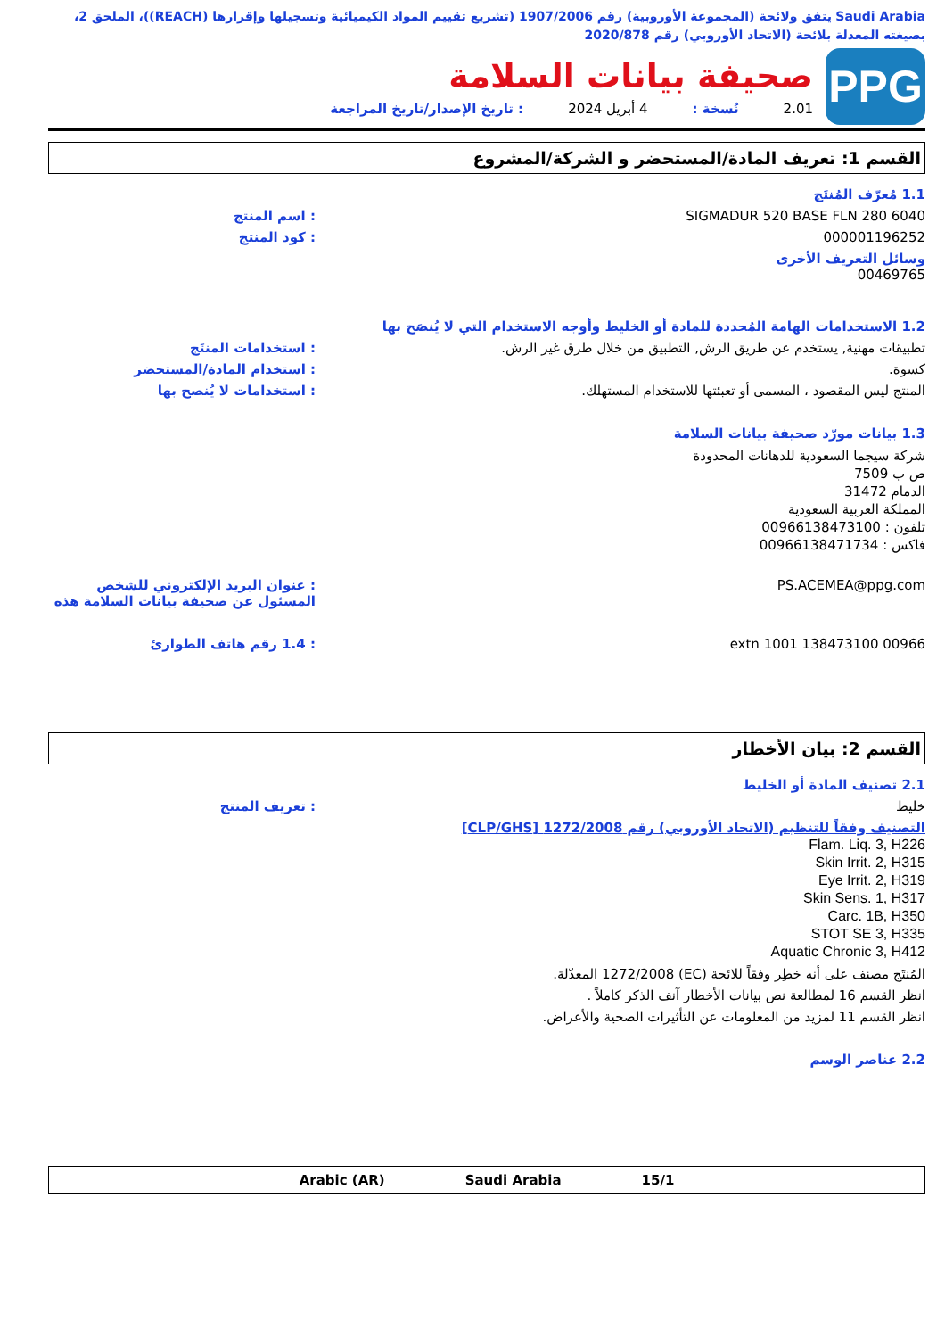Saudi Arabia يتفق ولائحة (المجموعة الأوروبية) رقم 1907/2006 (تشريع تقييم المواد الكيميائية وتسجيلها وإقرارها (REACH))، الملحق 2، بصيغته المعدلة بلائحة (الاتحاد الأوروبي) رقم 2020/878
PPG
صحيفة بيانات السلامة
2.01 نُسخة : 4 أبريل 2024: تاريخ الإصدار/تاريخ المراجعة
القسم 1: تعريف المادة/المستحضر و الشركة/المشروع
1.1 مُعرّف المُنتَج
SIGMADUR 520 BASE FLN 280 6040 : اسم المنتج
000001196252 : كود المنتج
وسائل التعريف الأخرى
00469765
1.2 الاستخدامات الهامة المُحددة للمادة أو الخليط وأوجه الاستخدام التي لا يُنصَح بها
تطبيقات مهنية, يستخدم عن طريق الرش, التطبيق من خلال طرق غير الرش.
: استخدامات المنتَج
كسوة. : استخدام المادة/المستحضر
المنتج ليس المقصود ، المسمى أو تعبئتها للاستخدام المستهلك.
: استخدامات لا يُنصح بها
1.3 بيانات مورّد صحيفة بيانات السلامة
شركة سيجما السعودية للدهانات المحدودة
ص ب 7509
الدمام 31472
المملكة العربية السعودية
تلفون : 00966138473100
فاكس : 00966138471734
PS.ACEMEA@ppg.com : عنوان البريد الإلكتروني للشخص المسئول عن صحيفة بيانات السلامة هذه
00966 138473100 extn 1001 : 1.4 رقم هاتف الطوارئ
القسم 2: بيان الأخطار
2.1 تصنيف المادة أو الخليط
خليط : تعريف المنتج
التصنيف وفقاً للتنظيم (الاتحاد الأوروبي) رقم 1272/2008 [CLP/GHS]
Flam. Liq. 3, H226
Skin Irrit. 2, H315
Eye Irrit. 2, H319
Skin Sens. 1, H317
Carc. 1B, H350
STOT SE 3, H335
Aquatic Chronic 3, H412
المُنتَج مصنف على أنه خطِر وفقاً للائحة (EC) 1272/2008 المعدّلة.
انظر القسم 16 لمطالعة نص بيانات الأخطار آنف الذكر كاملاً .
انظر القسم 11 لمزيد من المعلومات عن التأثيرات الصحية والأعراض.
2.2 عناصر الوسم
15/1 Saudi Arabia Arabic (AR)